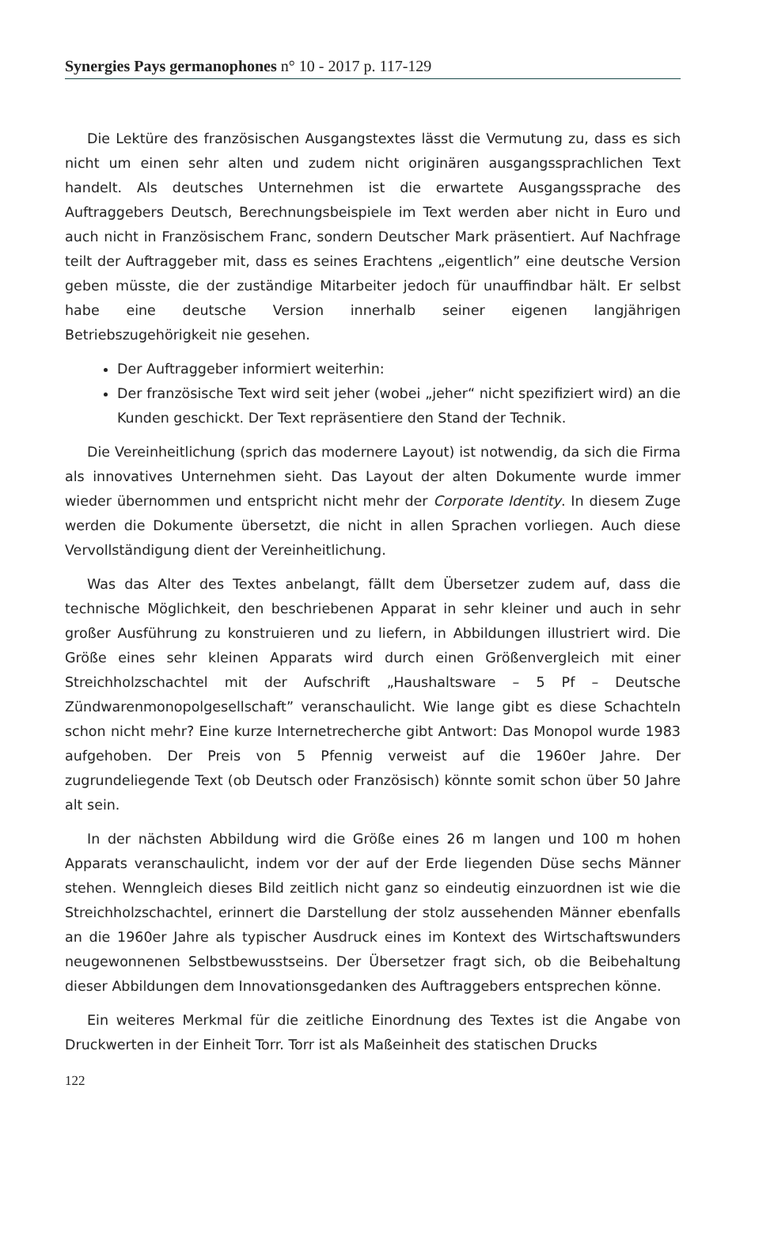Synergies Pays germanophones n° 10 - 2017 p. 117-129
Die Lektüre des französischen Ausgangstextes lässt die Vermutung zu, dass es sich nicht um einen sehr alten und zudem nicht originären ausgangssprachlichen Text handelt. Als deutsches Unternehmen ist die erwartete Ausgangssprache des Auftraggebers Deutsch, Berechnungsbeispiele im Text werden aber nicht in Euro und auch nicht in Französischem Franc, sondern Deutscher Mark präsentiert. Auf Nachfrage teilt der Auftraggeber mit, dass es seines Erachtens „eigentlich” eine deutsche Version geben müsste, die der zuständige Mitarbeiter jedoch für unauffindbar hält. Er selbst habe eine deutsche Version innerhalb seiner eigenen langjährigen Betriebszugehörigkeit nie gesehen.
Der Auftraggeber informiert weiterhin:
Der französische Text wird seit jeher (wobei „jeher“ nicht spezifiziert wird) an die Kunden geschickt. Der Text repräsentiere den Stand der Technik.
Die Vereinheitlichung (sprich das modernere Layout) ist notwendig, da sich die Firma als innovatives Unternehmen sieht. Das Layout der alten Dokumente wurde immer wieder übernommen und entspricht nicht mehr der Corporate Identity. In diesem Zuge werden die Dokumente übersetzt, die nicht in allen Sprachen vorliegen. Auch diese Vervollständigung dient der Vereinheitlichung.
Was das Alter des Textes anbelangt, fällt dem Übersetzer zudem auf, dass die technische Möglichkeit, den beschriebenen Apparat in sehr kleiner und auch in sehr großer Ausführung zu konstruieren und zu liefern, in Abbildungen illustriert wird. Die Größe eines sehr kleinen Apparats wird durch einen Größenvergleich mit einer Streichholzschachtel mit der Aufschrift „Haushaltsware – 5 Pf – Deutsche Zündwarenmonopolgesellschaft” veranschaulicht. Wie lange gibt es diese Schachteln schon nicht mehr? Eine kurze Internetrecherche gibt Antwort: Das Monopol wurde 1983 aufgehoben. Der Preis von 5 Pfennig verweist auf die 1960er Jahre. Der zugrundeliegende Text (ob Deutsch oder Französisch) könnte somit schon über 50 Jahre alt sein.
In der nächsten Abbildung wird die Größe eines 26 m langen und 100 m hohen Apparats veranschaulicht, indem vor der auf der Erde liegenden Düse sechs Männer stehen. Wenngleich dieses Bild zeitlich nicht ganz so eindeutig einzuordnen ist wie die Streichholzschachtel, erinnert die Darstellung der stolz aussehenden Männer ebenfalls an die 1960er Jahre als typischer Ausdruck eines im Kontext des Wirtschaftswunders neugewonnenen Selbstbewusstseins. Der Übersetzer fragt sich, ob die Beibehaltung dieser Abbildungen dem Innovationsgedanken des Auftraggebers entsprechen könne.
Ein weiteres Merkmal für die zeitliche Einordnung des Textes ist die Angabe von Druckwerten in der Einheit Torr. Torr ist als Maßeinheit des statischen Drucks
122